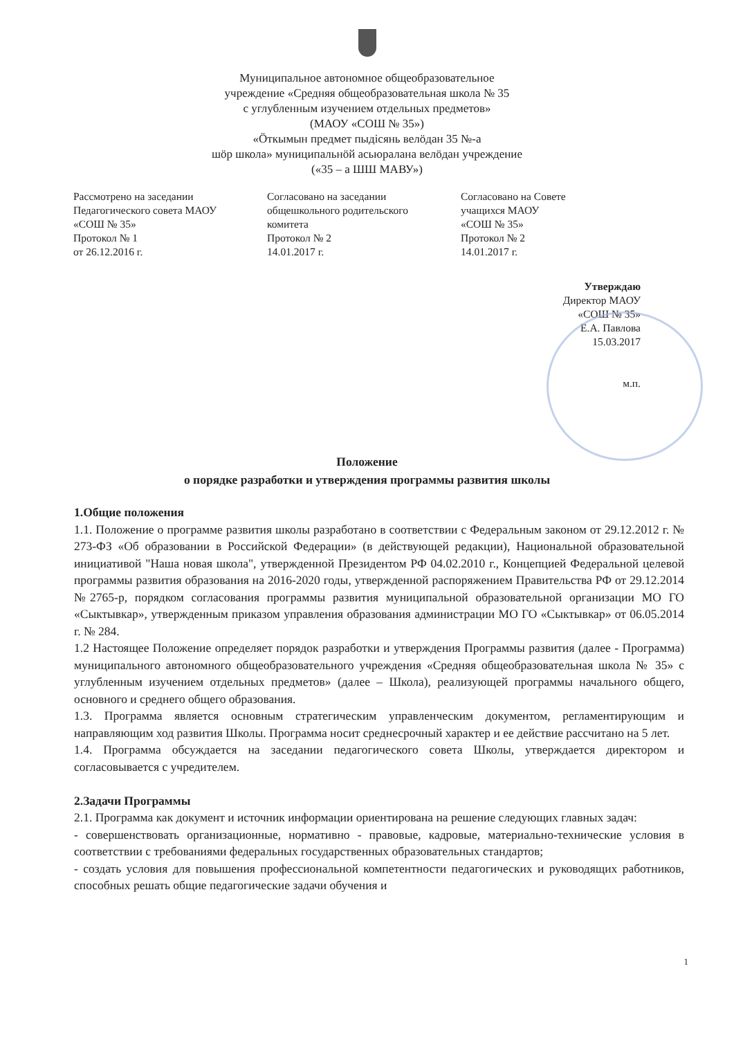Муниципальное автономное общеобразовательное
учреждение «Средняя общеобразовательная школа № 35
с углубленным изучением отдельных предметов»
(МАОУ «СОШ № 35»)
«Ӧткымын предмет пыдісянь велӧдан 35 №-а
шӧр школа» муниципальнӧй асьюралана велӧдан учреждение
(«35 – а ШШ МАВУ»)
Рассмотрено на заседании
Педагогического совета МАОУ
«СОШ № 35»
Протокол № 1
от 26.12.2016 г.
Согласовано на заседании
общешкольного родительского
комитета
Протокол № 2
14.01.2017 г.
Согласовано на Совете
учащихся МАОУ
«СОШ № 35»
Протокол № 2
14.01.2017 г.
Утверждаю
Директор МАОУ
«СОШ № 35»
Е.А. Павлова
15.03.2017
м.п.
Положение
о порядке разработки и утверждения программы развития школы
1.Общие положения
1.1. Положение о программе развития школы разработано в соответствии с Федеральным законом от 29.12.2012 г. № 273-ФЗ «Об образовании в Российской Федерации» (в действующей редакции), Национальной образовательной инициативой "Наша новая школа", утвержденной Президентом РФ 04.02.2010 г., Концепцией Федеральной целевой программы развития образования на 2016-2020 годы, утвержденной распоряжением Правительства РФ от 29.12.2014 №2765-р, порядком согласования программы развития муниципальной образовательной организации МО ГО «Сыктывкар», утвержденным приказом управления образования администрации МО ГО «Сыктывкар» от 06.05.2014 г. № 284.
1.2 Настоящее Положение определяет порядок разработки и утверждения Программы развития (далее - Программа) муниципального автономного общеобразовательного учреждения «Средняя общеобразовательная школа № 35» с углубленным изучением отдельных предметов» (далее – Школа), реализующей программы начального общего, основного и среднего общего образования.
1.3. Программа является основным стратегическим управленческим документом, регламентирующим и направляющим ход развития Школы. Программа носит среднесрочный характер и ее действие рассчитано на 5 лет.
1.4. Программа обсуждается на заседании педагогического совета Школы, утверждается директором и согласовывается с учредителем.
2.Задачи Программы
2.1. Программа как документ и источник информации ориентирована на решение следующих главных задач:
- совершенствовать организационные, нормативно - правовые, кадровые, материально-технические условия в соответствии с требованиями федеральных государственных образовательных стандартов;
- создать условия для повышения профессиональной компетентности педагогических и руководящих работников, способных решать общие педагогические задачи обучения и
1